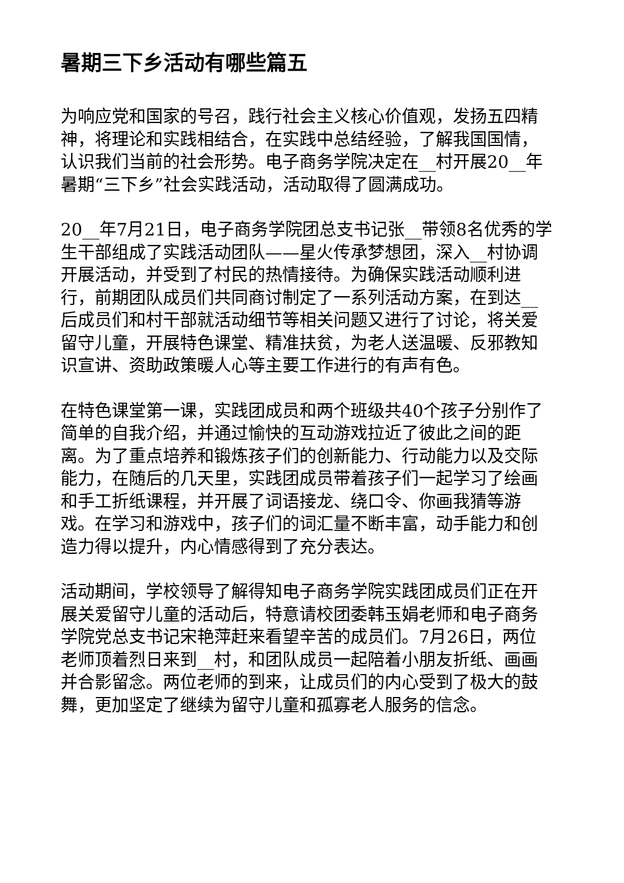暑期三下乡活动有哪些篇五
为响应党和国家的号召，践行社会主义核心价值观，发扬五四精神，将理论和实践相结合，在实践中总结经验，了解我国国情，认识我们当前的社会形势。电子商务学院决定在__村开展20__年暑期“三下乡”社会实践活动，活动取得了圆满成功。
20__年7月21日，电子商务学院团总支书记张__带领8名优秀的学生干部组成了实践活动团队——星火传承梦想团，深入__村协调开展活动，并受到了村民的热情接待。为确保实践活动顺利进行，前期团队成员们共同商讨制定了一系列活动方案，在到达__后成员们和村干部就活动细节等相关问题又进行了讨论，将关爱留守儿童，开展特色课堂、精准扶贫，为老人送温暖、反邪教知识宣讲、资助政策暖人心等主要工作进行的有声有色。
在特色课堂第一课，实践团成员和两个班级共40个孩子分别作了简单的自我介绍，并通过愉快的互动游戏拉近了彼此之间的距离。为了重点培养和锻炼孩子们的创新能力、行动能力以及交际能力，在随后的几天里，实践团成员带着孩子们一起学习了绘画和手工折纸课程，并开展了词语接龙、绕口令、你画我猜等游戏。在学习和游戏中，孩子们的词汇量不断丰富，动手能力和创造力得以提升，内心情感得到了充分表达。
活动期间，学校领导了解得知电子商务学院实践团成员们正在开展关爱留守儿童的活动后，特意请校团委韩玉娟老师和电子商务学院党总支书记宋艳萍赶来看望辛苦的成员们。7月26日，两位老师顶着烈日来到__村，和团队成员一起陪着小朋友折纸、画画并合影留念。两位老师的到来，让成员们的内心受到了极大的鼓舞，更加坚定了继续为留守儿童和孤寡老人服务的信念。